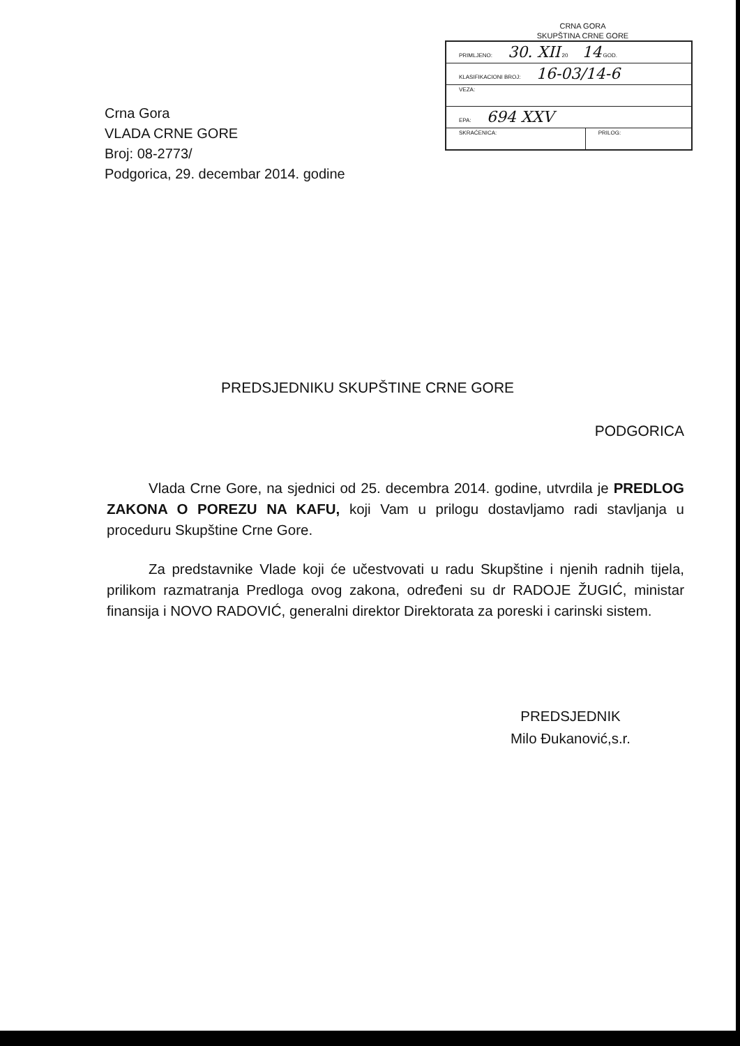Crna Gora
VLADA CRNE GORE
Broj: 08-2773/
Podgorica, 29. decembar 2014. godine
CRNA GORA
SKUPŠTINA CRNE GORE
| PRIMLJENO: 30. XII 20 14 GOD. | |
| KLASIFIKACIONI BROJ: 16-03/14-6 | |
| VEZA: | |
| EPA: 694 XXV | |
| SKRAĆENICA: | PRILOG: |
PREDSJEDNIKU SKUPŠTINE CRNE GORE
PODGORICA
Vlada Crne Gore, na sjednici od 25. decembra 2014. godine, utvrdila je PREDLOG ZAKONA O POREZU NA KAFU, koji Vam u prilogu dostavljamo radi stavljanja u proceduru Skupštine Crne Gore.
Za predstavnike Vlade koji će učestvovati u radu Skupštine i njenih radnih tijela, prilikom razmatranja Predloga ovog zakona, određeni su dr RADOJE ŽUGIĆ, ministar finansija i NOVO RADOVIĆ, generalni direktor Direktorata za poreski i carinski sistem.
PREDSJEDNIK
Milo Đukanović,s.r.